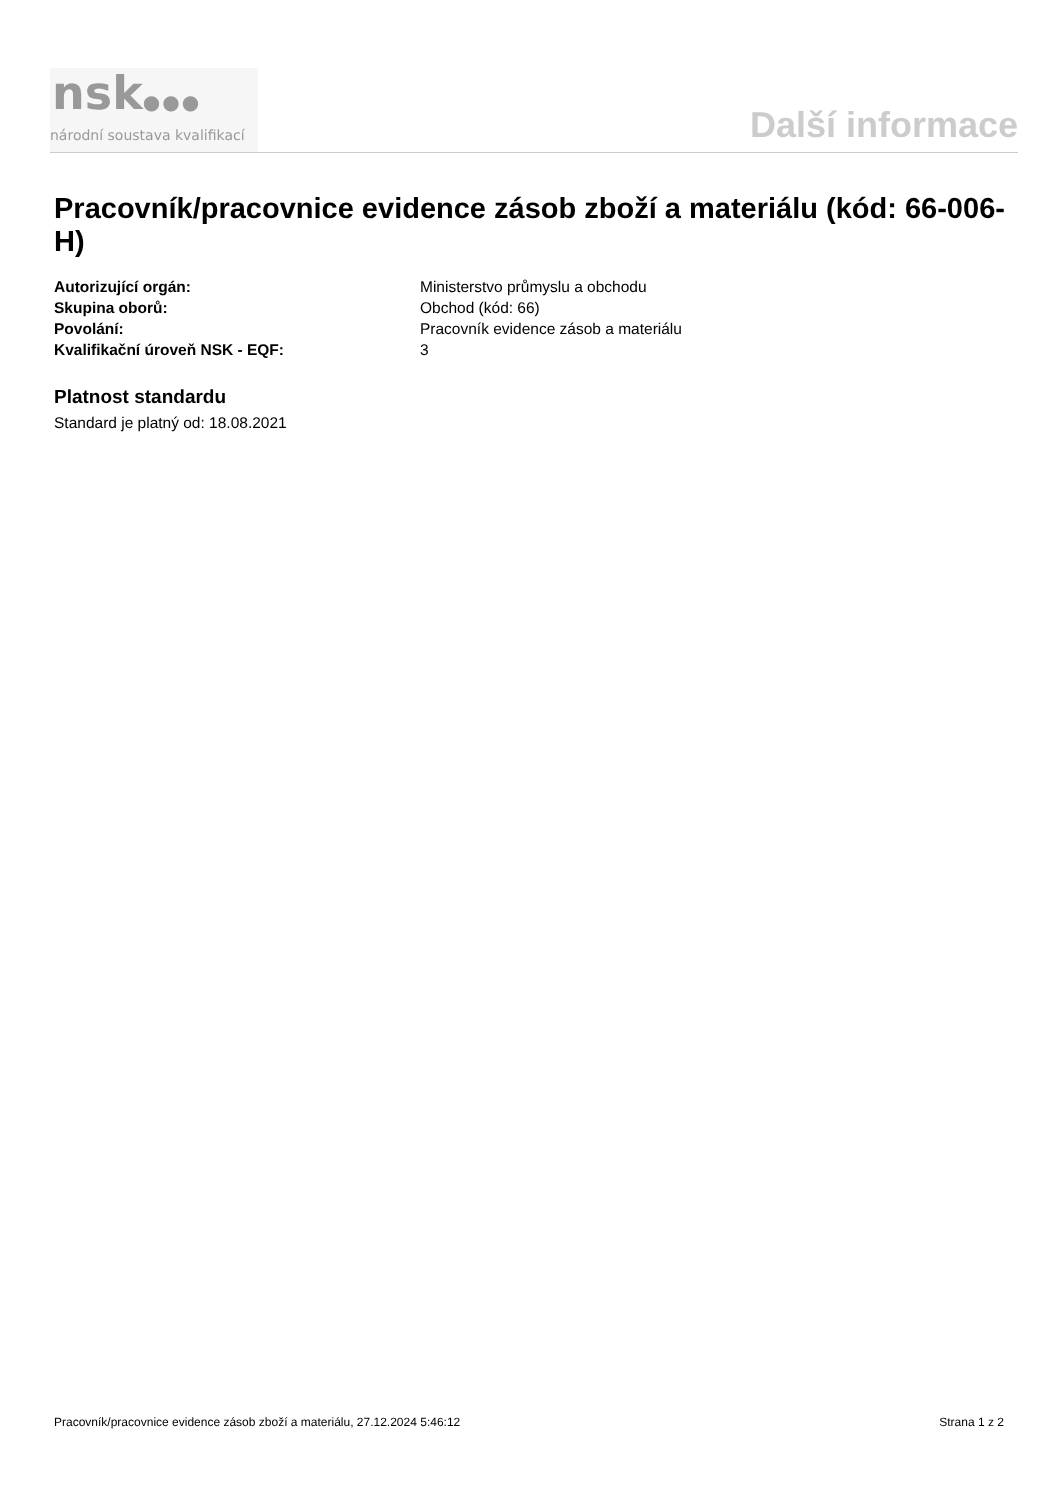nsk●●●
národní soustava kvalifikací
Další informace
Pracovník/pracovnice evidence zásob zboží a materiálu (kód: 66-006-H)
Autorizující orgán: Ministerstvo průmyslu a obchodu
Skupina oborů: Obchod (kód: 66)
Povolání: Pracovník evidence zásob a materiálu
Kvalifikační úroveň NSK - EQF: 3
Platnost standardu
Standard je platný od: 18.08.2021
Pracovník/pracovnice evidence zásob zboží a materiálu, 27.12.2024 5:46:12 Strana 1 z 2